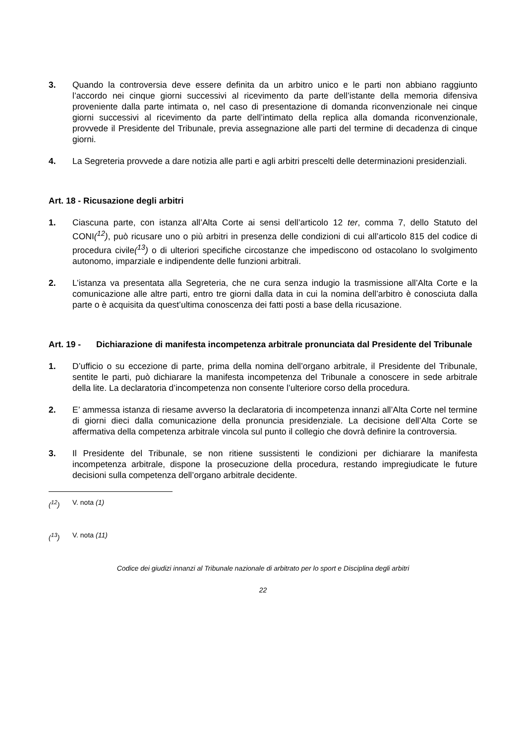3. Quando la controversia deve essere definita da un arbitro unico e le parti non abbiano raggiunto l’accordo nei cinque giorni successivi al ricevimento da parte dell’istante della memoria difensiva proveniente dalla parte intimata o, nel caso di presentazione di domanda riconvenzionale nei cinque giorni successivi al ricevimento da parte dell’intimato della replica alla domanda riconvenzionale, provvede il Presidente del Tribunale, previa assegnazione alle parti del termine di decadenza di cinque giorni.
4. La Segreteria provvede a dare notizia alle parti e agli arbitri prescelti delle determinazioni presidenziali.
Art. 18 - Ricusazione degli arbitri
1. Ciascuna parte, con istanza all’Alta Corte ai sensi dell’articolo 12 ter, comma 7, dello Statuto del CONI(<sup>12</sup>), può ricusare uno o più arbitri in presenza delle condizioni di cui all’articolo 815 del codice di procedura civile(<sup>13</sup>) o di ulteriori specifiche circostanze che impediscono od ostacolano lo svolgimento autonomo, imparziale e indipendente delle funzioni arbitrali.
2. L’istanza va presentata alla Segreteria, che ne cura senza indugio la trasmissione all’Alta Corte e la comunicazione alle altre parti, entro tre giorni dalla data in cui la nomina dell’arbitro è conosciuta dalla parte o è acquisita da quest’ultima conoscenza dei fatti posti a base della ricusazione.
Art. 19 - Dichiarazione di manifesta incompetenza arbitrale pronunciata dal Presidente del Tribunale
1. D’ufficio o su eccezione di parte, prima della nomina dell’organo arbitrale, il Presidente del Tribunale, sentite le parti, può dichiarare la manifesta incompetenza del Tribunale a conoscere in sede arbitrale della lite. La declaratoria d’incompetenza non consente l’ulteriore corso della procedura.
2. E’ ammessa istanza di riesame avverso la declaratoria di incompetenza innanzi all’Alta Corte nel termine di giorni dieci dalla comunicazione della pronuncia presidenziale. La decisione dell’Alta Corte se affermativa della competenza arbitrale vincola sul punto il collegio che dovrà definire la controversia.
3. Il Presidente del Tribunale, se non ritiene sussistenti le condizioni per dichiarare la manifesta incompetenza arbitrale, dispone la prosecuzione della procedura, restando impregiudicate le future decisioni sulla competenza dell’organo arbitrale decidente.
(<sup>12</sup>) V. nota (1)
(<sup>13</sup>) V. nota (11)
Codice dei giudizi innanzi al Tribunale nazionale di arbitrato per lo sport e Disciplina degli arbitri
22